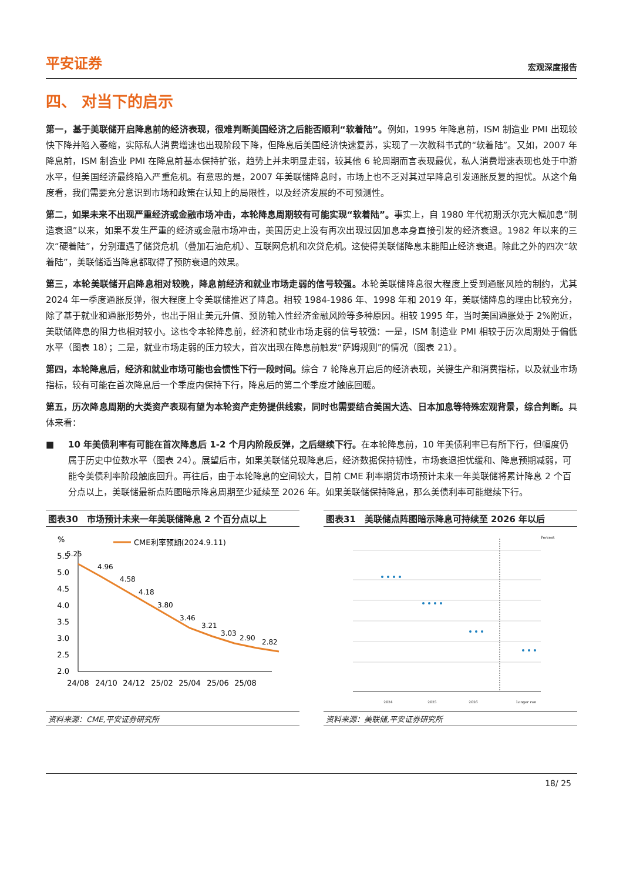平安证券
宏观深度报告
四、 对当下的启示
第一，基于美联储开启降息前的经济表现，很难判断美国经济之后能否顺利“软着陆”。例如，1995 年降息前，ISM 制造业 PMI 出现较快下降并陷入萎缩，实际私人消费增速也出现阶段下降，但降息后美国经济快速复苏，实现了一次教科书式的“软着陆”。又如，2007 年降息前，ISM 制造业 PMI 在降息前基本保持扩张，趋势上并未明显走弱，较其他 6 轮周期而言表现最优，私人消费增速表现也处于中游水平，但美国经济最终陷入严重危机。有意思的是，2007 年美联储降息时，市场上也不乏对其过早降息引发通胀反复的担忧。从这个角度看，我们需要充分意识到市场和政策在认知上的局限性，以及经济发展的不可预测性。
第二，如果未来不出现严重经济或金融市场冲击，本轮降息周期较有可能实现“软着陆”。事实上，自 1980 年代初期沃尔克大幅加息“制造衰退”以来，如果不发生严重的经济或金融市场冲击，美国历史上没有再次出现过因加息本身直接引发的经济衰退。1982 年以来的三次“硬着陆”，分别遭遇了储贷危机（叠加石油危机）、互联网危机和次贷危机。这使得美联储降息未能阻止经济衰退。除此之外的四次“软着陆”，美联储适当降息都取得了预防衰退的效果。
第三，本轮美联储开启降息相对较晚，降息前经济和就业市场走弱的信号较强。本轮美联储降息很大程度上受到通胀风险的制约，尤其 2024 年一季度通胀反弹，很大程度上令美联储推迟了降息。相较 1984-1986 年、1998 年和 2019 年，美联储降息的理由比较充分，除了基于就业和通胀形势外，也出于阻止美元升值、预防输入性经济金融风险等多种原因。相较 1995 年，当时美国通胀处于 2%附近，美联储降息的阻力也相对较小。这也令本轮降息前，经济和就业市场走弱的信号较强：一是，ISM 制造业 PMI 相较于历次周期处于偏低水平（图表 18）；二是，就业市场走弱的压力较大，首次出现在降息前触发“萨姆规则”的情况（图表 21）。
第四，本轮降息后，经济和就业市场可能也会惯性下行一段时间。综合 7 轮降息开启后的经济表现，关键生产和消费指标，以及就业市场指标，较有可能在首次降息后一个季度内保持下行，降息后的第二个季度才触底回暖。
第五，历次降息周期的大类资产表现有望为本轮资产走势提供线索，同时也需要结合美国大选、日本加息等特殊宏观背景，综合判断。具体来看：
■ 10 年美债利率有可能在首次降息后 1-2 个月内阶段反弹，之后继续下行。在本轮降息前，10 年美债利率已有所下行，但幅度仍属于历史中位数水平（图表 24）。展望后市，如果美联储兑现降息后，经济数据保持韧性，市场衰退担忧缓和、降息预期减弱，可能令美债利率阶段触底回升。再往后，由于本轮降息的空间较大，目前 CME 利率期货市场预计未来一年美联储将累计降息 2 个百分点以上，美联储最新点阵图暗示降息周期至少延续至 2026 年。如果美联储保持降息，那么美债利率可能继续下行。
图表30　市场预计未来一年美联储降息 2 个百分点以上
%
CME利率预期(2024.9.11)
5.5
5.0
4.5
4.0
3.5
3.0
2.5
2.0
5.25
4.96
4.58
4.18
3.80
3.46
3.21
3.03
2.90
2.82
24/08
24/10
24/12
25/02
25/04
25/06
25/08
资料来源：CME,平安证券研究所
图表31　美联储点阵图暗示降息可持续至 2026 年以后
Percent
2024
2025
2026
Longer run
资料来源：美联储,平安证券研究所
18/ 25